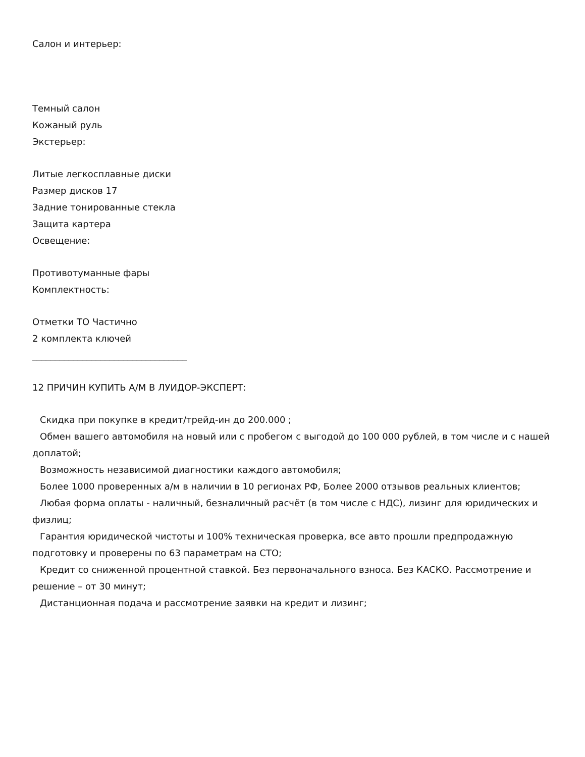Салон и интерьер:
Темный салон
Кожаный руль
Экстерьер:
Литые легкосплавные диски
Размер дисков 17
Задние тонированные стекла
Защита картера
Освещение:
Противотуманные фары
Комплектность:
Отметки ТО Частично
2 комплекта ключей
__________________________________
12 ПРИЧИН КУПИТЬ А/М В ЛУИДОР-ЭКСПЕРТ:
Скидка при покупке в кредит/трейд-ин до 200.000 ;
Обмен вашего автомобиля на новый или с пробегом с выгодой до 100 000 рублей, в том числе и с нашей
доплатой;
Возможность независимой диагностики каждого автомобиля;
Более 1000 проверенных а/м в наличии в 10 регионах РФ, Более 2000 отзывов реальных клиентов;
Любая форма оплаты - наличный, безналичный расчёт (в том числе с НДС), лизинг для юридических и
физлиц;
Гарантия юридической чистоты и 100% техническая проверка, все авто прошли предпродажную
подготовку и проверены по 63 параметрам на СТО;
Кредит со сниженной процентной ставкой. Без первоначального взноса. Без КАСКО. Рассмотрение и
решение – от 30 минут;
Дистанционная подача и рассмотрение заявки на кредит и лизинг;